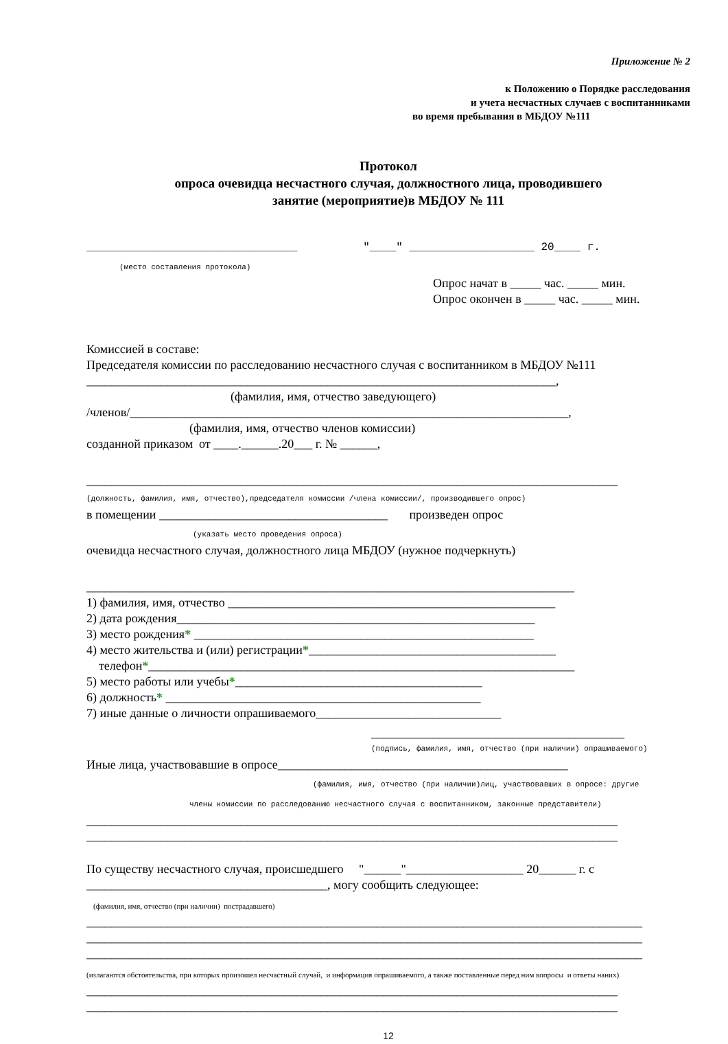Приложение № 2
к Положению о Порядке расследования
и учета несчастных случаев с воспитанниками
во время пребывания в МБДОУ №111
Протокол
опроса очевидца несчастного случая, должностного лица, проводившего
занятие (мероприятие)в МБДОУ № 111
________________________________ "____" ___________________ 20____ г.
(место составления протокола)
Опрос начат в _____ час. _____ мин.
Опрос окончен в _____ час. _____ мин.
Комиссией в составе:
Председателя комиссии по расследованию несчастного случая с воспитанником в МБДОУ №111
____________________________________________________________________________,
(фамилия, имя, отчество заведующего)
/членов/_______________________________________________________________________,
(фамилия, имя, отчество членов комиссии)
созданной приказом от ____.______.20___ г. № ______,
______________________________________________________________________________________
(должность, фамилия, имя, отчество),председателя комиссии /члена комиссии/, производившего опрос)
в помещении _____________________________________ произведен опрос
(указать место проведения опроса)
очевидца несчастного случая, должностного лица МБДОУ (нужное подчеркнуть)
_______________________________________________________________________________
1) фамилия, имя, отчество _____________________________________________________
2) дата рождения__________________________________________________________
3) место рождения* _______________________________________________________
4) место жительства и (или) регистрации*________________________________________
телефон*_____________________________________________________________________
5) место работы или учебы*________________________________________
6) должность* ___________________________________________________
7) иные данные о личности опрашиваемого______________________________
_________________________________________
(подпись, фамилия, имя, отчество (при наличии) опрашиваемого)
Иные лица, участвовавшие в опросе_______________________________________________
(фамилия, имя, отчество (при наличии)лиц, участвовавших в опросе: другие
члены комиссии по расследованию несчастного случая с воспитанником, законные представители)
______________________________________________________________________________________
______________________________________________________________________________________
По существу несчастного случая, происшедшего "______"___________________ 20______ г. с
_______________________________________, могу сообщить следующее:
(фамилия, имя, отчество (при наличии) пострадавшего)
__________________________________________________________________________________________
__________________________________________________________________________________________
__________________________________________________________________________________________
(излагаются обстоятельства, при которых произошел несчастный случай, и информация опрашиваемого, а также поставленные перед ним вопросы и ответы наних)
______________________________________________________________________________________
______________________________________________________________________________________
12